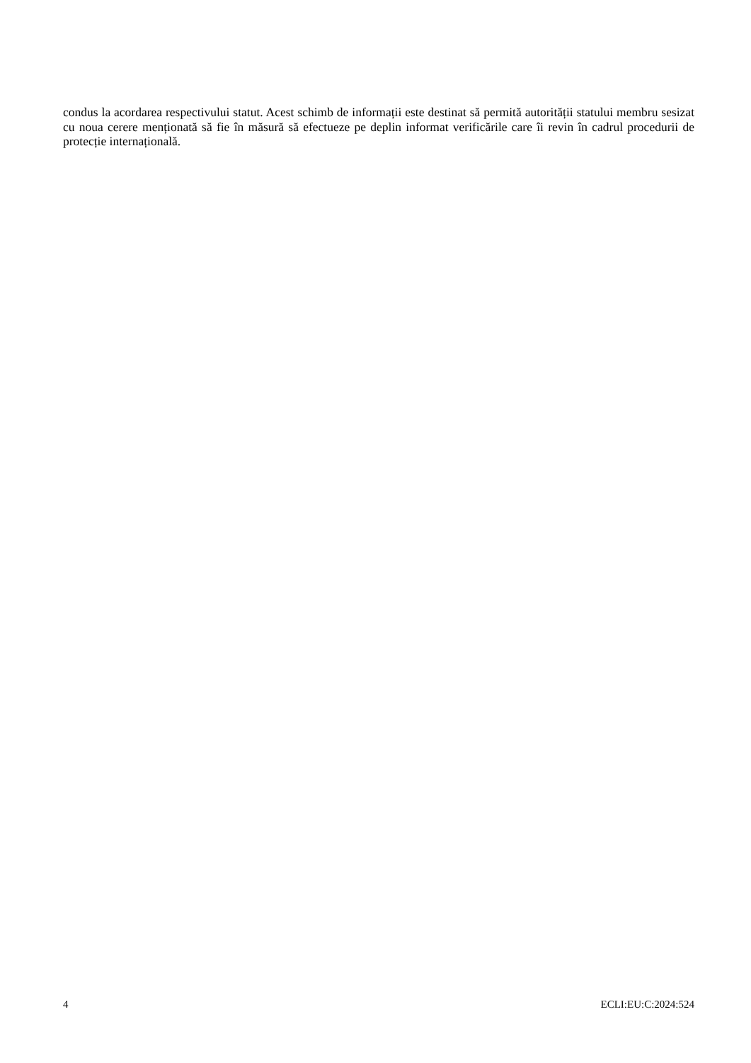condus la acordarea respectivului statut. Acest schimb de informații este destinat să permită autorității statului membru sesizat cu noua cerere menționată să fie în măsură să efectueze pe deplin informat verificările care îi revin în cadrul procedurii de protecție internațională.
4 ECLI:EU:C:2024:524